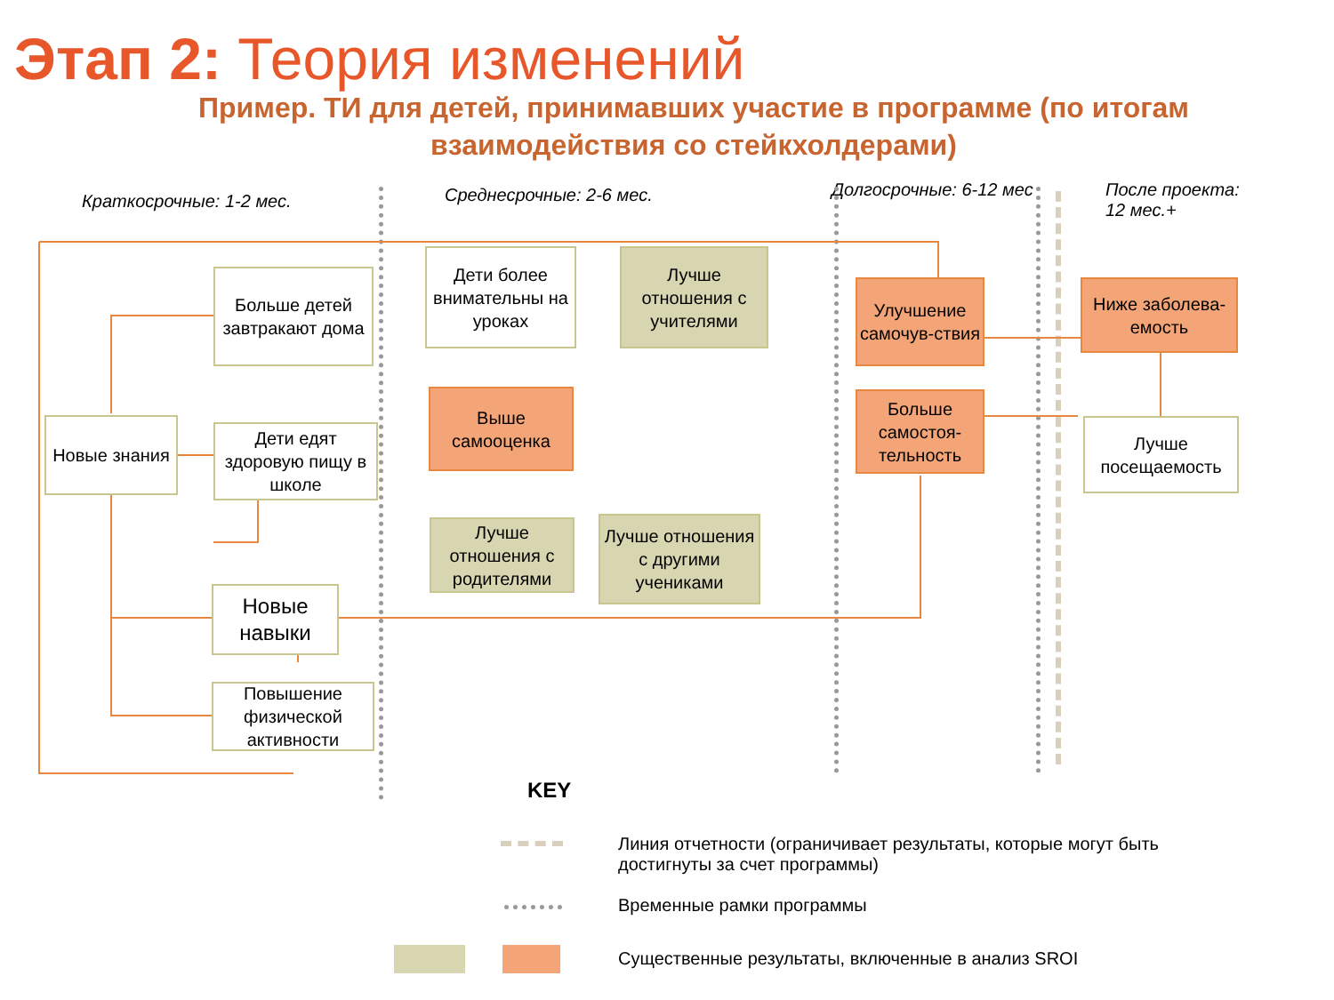Этап 2: Теория изменений
Пример. ТИ для детей, принимавших участие в программе (по итогам взаимодействия со стейкхолдерами)
Краткосрочные: 1-2 мес. Среднесрочные: 2-6 мес. Долгосрочные: 6-12 мес
После проекта:
12 мес.+
Больше детей завтракают дома
Новые знания
Дети едят здоровую пищу в школе
Новые навыки
Повышение физической активности
Дети более внимательны на уроках
Лучше отношения с учителями
Выше самооценка
Лучше отношения с родителями
Лучше отношения с другими учениками
Улучшение самочув-ствия
Больше самостоя-тельность
Ниже заболева-емость
Лучше посещаемость
KEY
Линия отчетности (ограничивает результаты, которые могут быть достигнуты за счет программы)
Временные рамки программы
Существенные результаты, включенные в анализ SROI